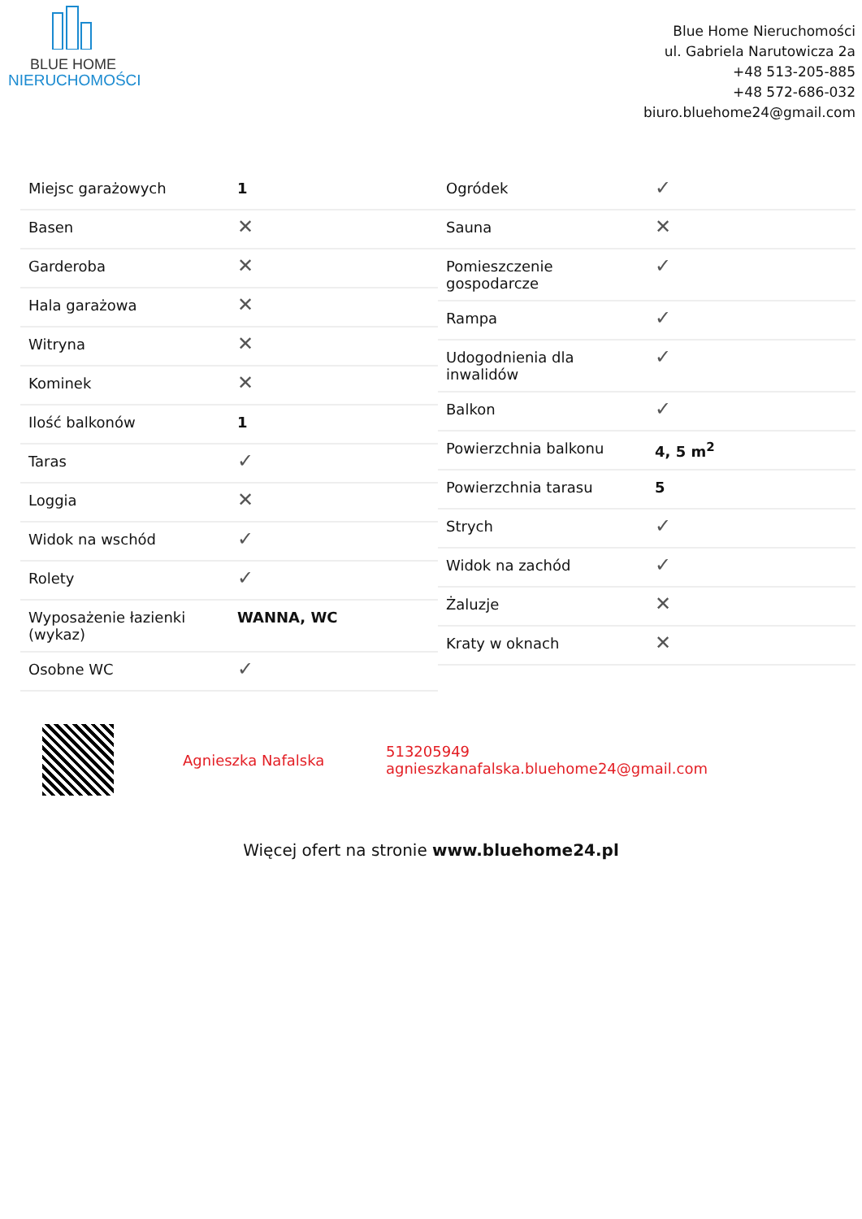BLUE HOME
NIERUCHOMOŚCI
Blue Home Nieruchomości
ul. Gabriela Narutowicza 2a
+48 513-205-885
+48 572-686-032
biuro.bluehome24@gmail.com
| Miejsc garażowych | 1 |
| Basen | ✕ |
| Garderoba | ✕ |
| Hala garażowa | ✕ |
| Witryna | ✕ |
| Kominek | ✕ |
| Ilość balkonów | 1 |
| Taras | ✓ |
| Loggia | ✕ |
| Widok na wschód | ✓ |
| Rolety | ✓ |
| Wyposażenie łazienki (wykaz) | WANNA, WC |
| Osobne WC | ✓ |
| Ogródek | ✓ |
| Sauna | ✕ |
| Pomieszczenie gospodarcze | ✓ |
| Rampa | ✓ |
| Udogodnienia dla inwalidów | ✓ |
| Balkon | ✓ |
| Powierzchnia balkonu | 4, 5 m<sup>2</sup> |
| Powierzchnia tarasu | 5 |
| Strych | ✓ |
| Widok na zachód | ✓ |
| Żaluzje | ✕ |
| Kraty w oknach | ✕ |
Agnieszka Nafalska
513205949
agnieszkanafalska.bluehome24@gmail.com
Więcej ofert na stronie www.bluehome24.pl